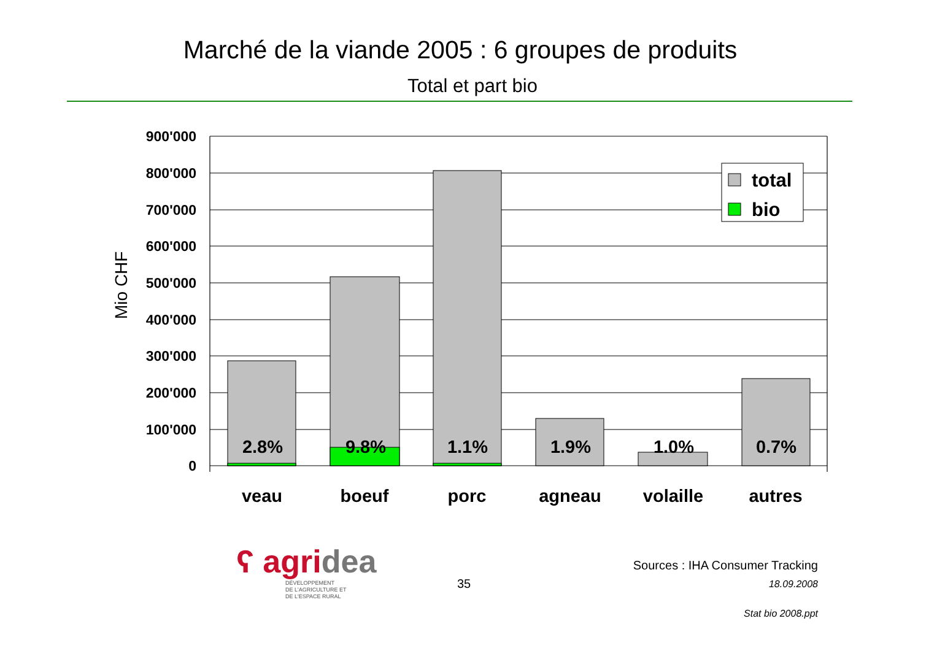Marché de la viande 2005 : 6 groupes de produits
Total et part bio
900'000
800'000
700'000
600'000
500'000
400'000
300'000
200'000
100'000
0
Mio CHF
2.8%
9.8%
1.1%
1.9%
1.0%
0.7%
veau
boeuf
porc
agneau
volaille
autres
total
bio
ʕ agridea
DÉVELOPPEMENT
DE L'AGRICULTURE ET
DE L'ESPACE RURAL
35
Sources : IHA Consumer Tracking
18.09.2008
Stat bio 2008.ppt